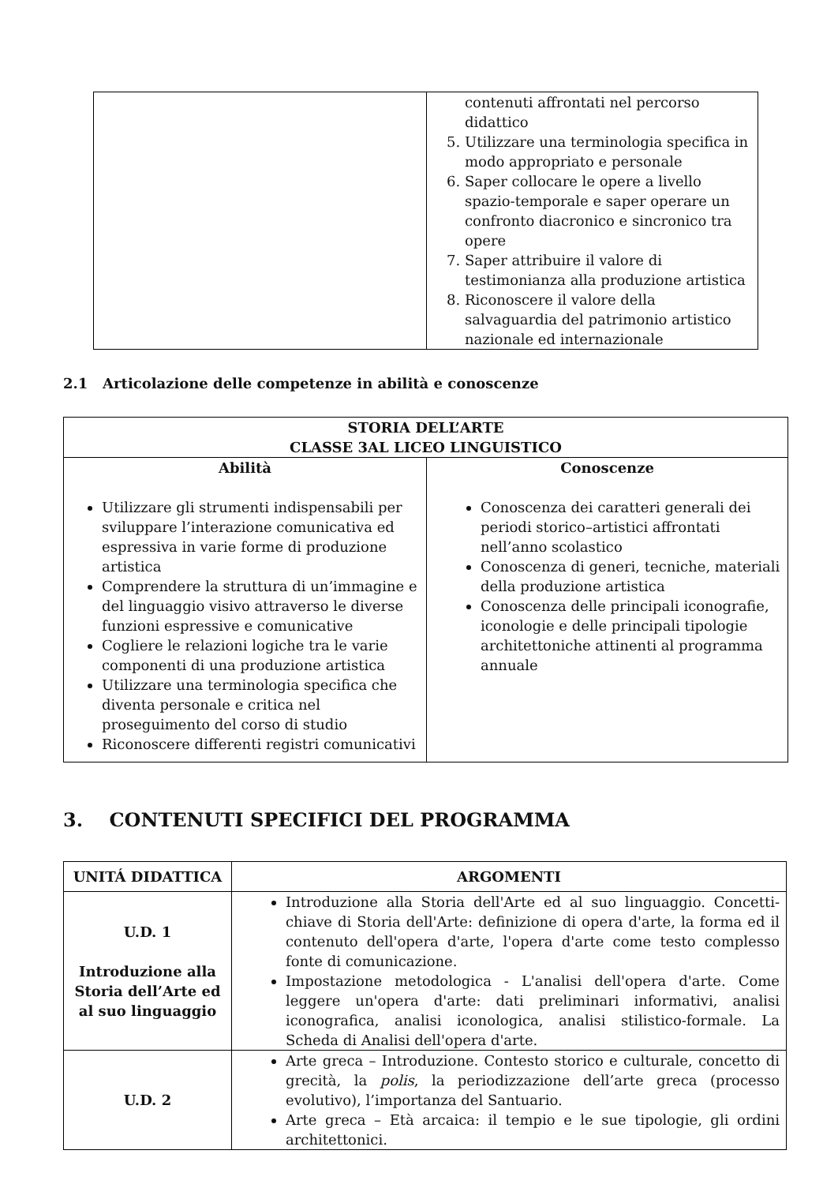| | contenuti affrontati nel percorso didattico 5. Utilizzare una terminologia specifica in modo appropriato e personale 6. Saper collocare le opere a livello spazio-temporale e saper operare un confronto diacronico e sincronico tra opere 7. Saper attribuire il valore di testimonianza alla produzione artistica 8. Riconoscere il valore della salvaguardia del patrimonio artistico nazionale ed internazionale |
2.1 Articolazione delle competenze in abilità e conoscenze
| STORIA DELL’ARTE CLASSE 3AL LICEO LINGUISTICO | |
| --- | --- |
| Abilità Utilizzare gli strumenti indispensabili per sviluppare l’interazione comunicativa ed espressiva in varie forme di produzione artistica Comprendere la struttura di un’immagine e del linguaggio visivo attraverso le diverse funzioni espressive e comunicative Cogliere le relazioni logiche tra le varie componenti di una produzione artistica Utilizzare una terminologia specifica che diventa personale e critica nel proseguimento del corso di studio Riconoscere differenti registri comunicativi | Conoscenze Conoscenza dei caratteri generali dei periodi storico–artistici affrontati nell’anno scolastico Conoscenza di generi, tecniche, materiali della produzione artistica Conoscenza delle principali iconografie, iconologie e delle principali tipologie architettoniche attinenti al programma annuale |
3. CONTENUTI SPECIFICI DEL PROGRAMMA
| UNITÁ DIDATTICA | ARGOMENTI |
| --- | --- |
| U.D. 1 Introduzione alla Storia dell’Arte ed al suo linguaggio | Introduzione alla Storia dell'Arte ed al suo linguaggio. Concetti-chiave di Storia dell'Arte: definizione di opera d'arte, la forma ed il contenuto dell'opera d'arte, l'opera d'arte come testo complesso fonte di comunicazione. Impostazione metodologica - L'analisi dell'opera d'arte. Come leggere un'opera d'arte: dati preliminari informativi, analisi iconografica, analisi iconologica, analisi stilistico-formale. La Scheda di Analisi dell'opera d'arte. |
| U.D. 2 | Arte greca – Introduzione. Contesto storico e culturale, concetto di grecità, la polis , la periodizzazione dell’arte greca (processo evolutivo), l’importanza del Santuario. Arte greca – Età arcaica: il tempio e le sue tipologie, gli ordini architettonici. |